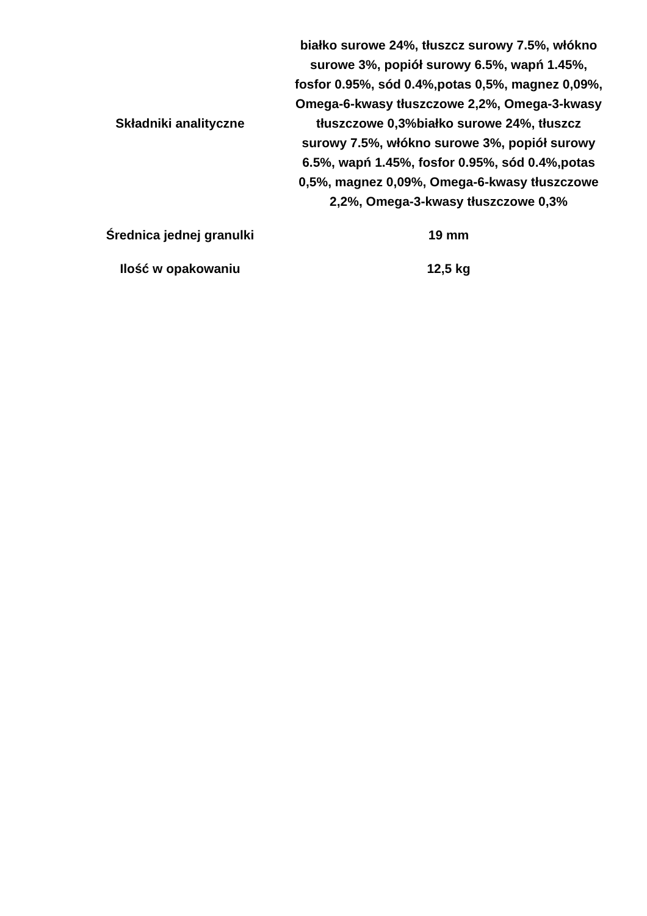| Składniki analityczne | białko surowe 24%, tłuszcz surowy 7.5%, włókno surowe 3%, popiół surowy 6.5%, wapń 1.45%, fosfor 0.95%, sód 0.4%,potas 0,5%, magnez 0,09%, Omega-6-kwasy tłuszczowe 2,2%, Omega-3-kwasy tłuszczowe 0,3%białko surowe 24%, tłuszcz surowy 7.5%, włókno surowe 3%, popiół surowy 6.5%, wapń 1.45%, fosfor 0.95%, sód 0.4%,potas 0,5%, magnez 0,09%, Omega-6-kwasy tłuszczowe 2,2%, Omega-3-kwasy tłuszczowe 0,3% |
| Średnica jednej granulki | 19 mm |
| Ilość w opakowaniu | 12,5 kg |